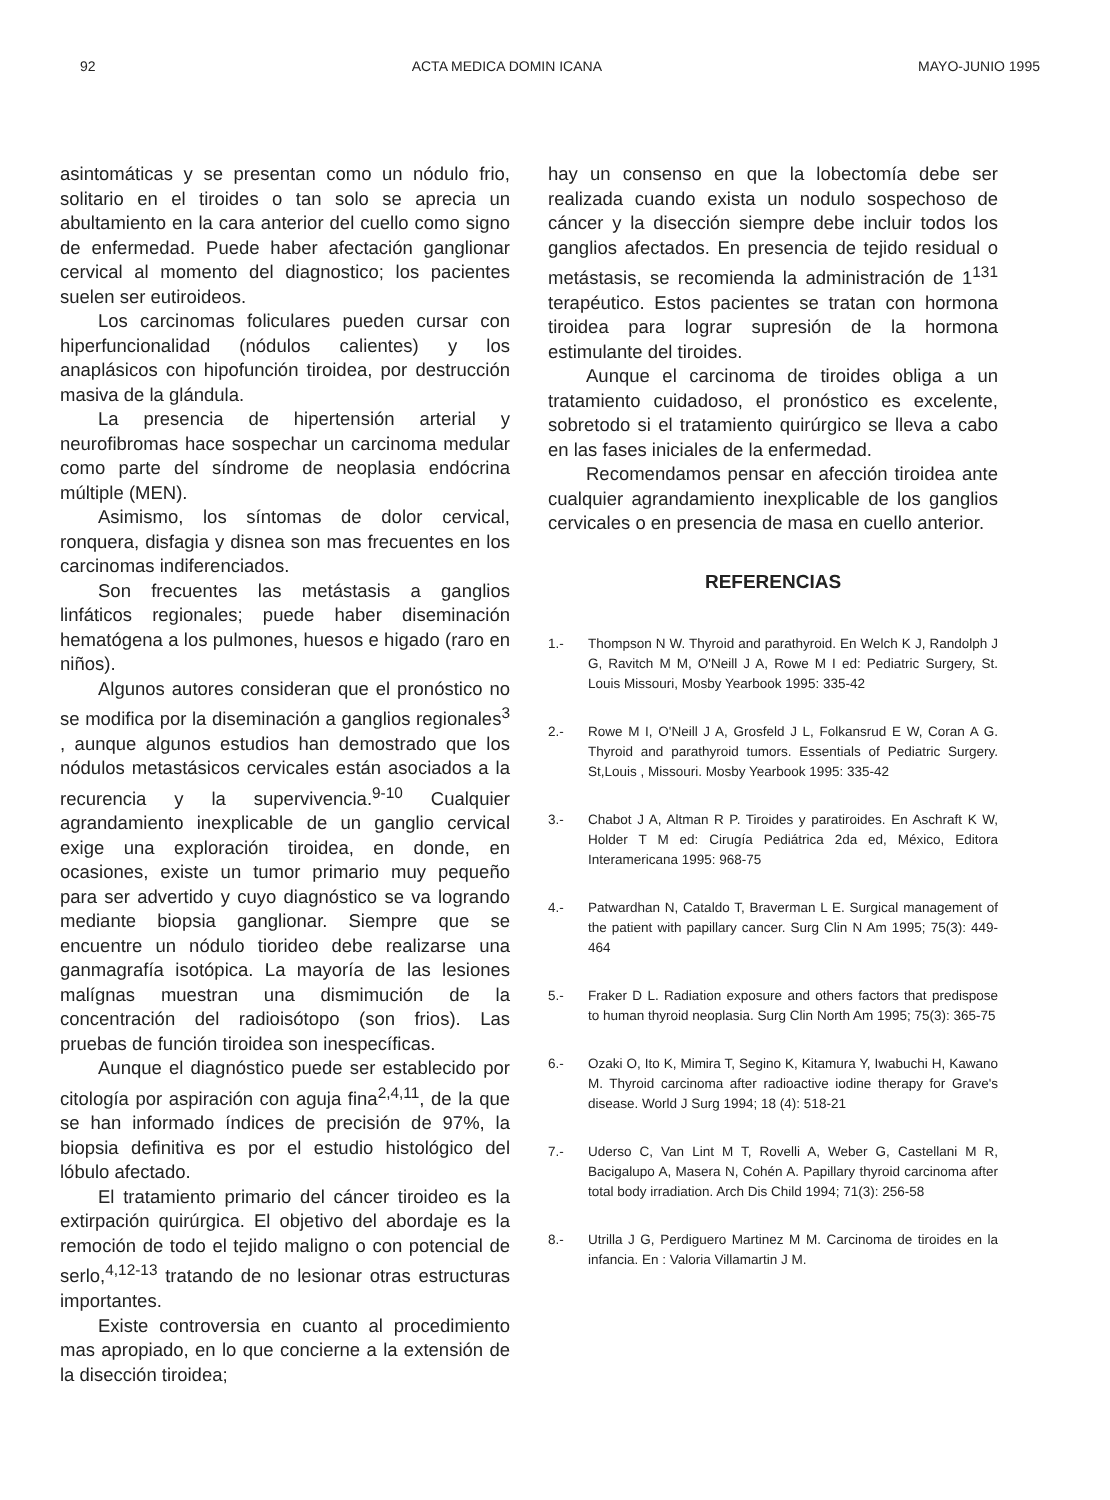92 ACTA MEDICA DOMIN ICANA MAYO-JUNIO 1995
asintomáticas y se presentan como un nódulo frio, solitario en el tiroides o tan solo se aprecia un abultamiento en la cara anterior del cuello como signo de enfermedad. Puede haber afectación ganglionar cervical al momento del diagnostico; los pacientes suelen ser eutiroideos.
Los carcinomas foliculares pueden cursar con hiperfuncionalidad (nódulos calientes) y los anaplásicos con hipofunción tiroidea, por destrucción masiva de la glándula.
La presencia de hipertensión arterial y neurofibromas hace sospechar un carcinoma medular como parte del síndrome de neoplasia endócrina múltiple (MEN).
Asimismo, los síntomas de dolor cervical, ronquera, disfagia y disnea son mas frecuentes en los carcinomas indiferenciados.
Son frecuentes las metástasis a ganglios linfáticos regionales; puede haber diseminación hematógena a los pulmones, huesos e higado (raro en niños).
Algunos autores consideran que el pronóstico no se modifica por la diseminación a ganglios regionales<sup>3</sup> , aunque algunos estudios han demostrado que los nódulos metastásicos cervicales están asociados a la recurencia y la supervivencia.<sup>9-10</sup> Cualquier agrandamiento inexplicable de un ganglio cervical exige una exploración tiroidea, en donde, en ocasiones, existe un tumor primario muy pequeño para ser advertido y cuyo diagnóstico se va logrando mediante biopsia ganglionar. Siempre que se encuentre un nódulo tiorideo debe realizarse una ganmagrafía isotópica. La mayoría de las lesiones malígnas muestran una dismimución de la concentración del radioisótopo (son frios). Las pruebas de función tiroidea son inespecíficas.
Aunque el diagnóstico puede ser establecido por citología por aspiración con aguja fina<sup>2,4,11</sup>, de la que se han informado índices de precisión de 97%, la biopsia definitiva es por el estudio histológico del lóbulo afectado.
El tratamiento primario del cáncer tiroideo es la extirpación quirúrgica. El objetivo del abordaje es la remoción de todo el tejido maligno o con potencial de serlo,<sup>4,12-13</sup> tratando de no lesionar otras estructuras importantes.
Existe controversia en cuanto al procedimiento mas apropiado, en lo que concierne a la extensión de la disección tiroidea;
hay un consenso en que la lobectomía debe ser realizada cuando exista un nodulo sospechoso de cáncer y la disección siempre debe incluir todos los ganglios afectados. En presencia de tejido residual o metástasis, se recomienda la administración de 1<sup>131</sup> terapéutico. Estos pacientes se tratan con hormona tiroidea para lograr supresión de la hormona estimulante del tiroides.
Aunque el carcinoma de tiroides obliga a un tratamiento cuidadoso, el pronóstico es excelente, sobretodo si el tratamiento quirúrgico se lleva a cabo en las fases iniciales de la enfermedad.
Recomendamos pensar en afección tiroidea ante cualquier agrandamiento inexplicable de los ganglios cervicales o en presencia de masa en cuello anterior.
REFERENCIAS
1.- Thompson N W. Thyroid and parathyroid. En Welch K J, Randolph J G, Ravitch M M, O'Neill J A, Rowe M I ed: Pediatric Surgery, St. Louis Missouri, Mosby Yearbook 1995: 335-42
2.- Rowe M I, O'Neill J A, Grosfeld J L, Folkansrud E W, Coran A G. Thyroid and parathyroid tumors. Essentials of Pediatric Surgery. St,Louis , Missouri. Mosby Yearbook 1995: 335-42
3.- Chabot J A, Altman R P. Tiroides y paratiroides. En Aschraft K W, Holder T M ed: Cirugía Pediátrica 2da ed, México, Editora Interamericana 1995: 968-75
4.- Patwardhan N, Cataldo T, Braverman L E. Surgical management of the patient with papillary cancer. Surg Clin N Am 1995; 75(3): 449-464
5.- Fraker D L. Radiation exposure and others factors that predispose to human thyroid neoplasia. Surg Clin North Am 1995; 75(3): 365-75
6.- Ozaki O, Ito K, Mimira T, Segino K, Kitamura Y, Iwabuchi H, Kawano M. Thyroid carcinoma after radioactive iodine therapy for Grave's disease. World J Surg 1994; 18 (4): 518-21
7.- Uderso C, Van Lint M T, Rovelli A, Weber G, Castellani M R, Bacigalupo A, Masera N, Cohén A. Papillary thyroid carcinoma after total body irradiation. Arch Dis Child 1994; 71(3): 256-58
8.- Utrilla J G, Perdiguero Martinez M M. Carcinoma de tiroides en la infancia. En : Valoria Villamartin J M.